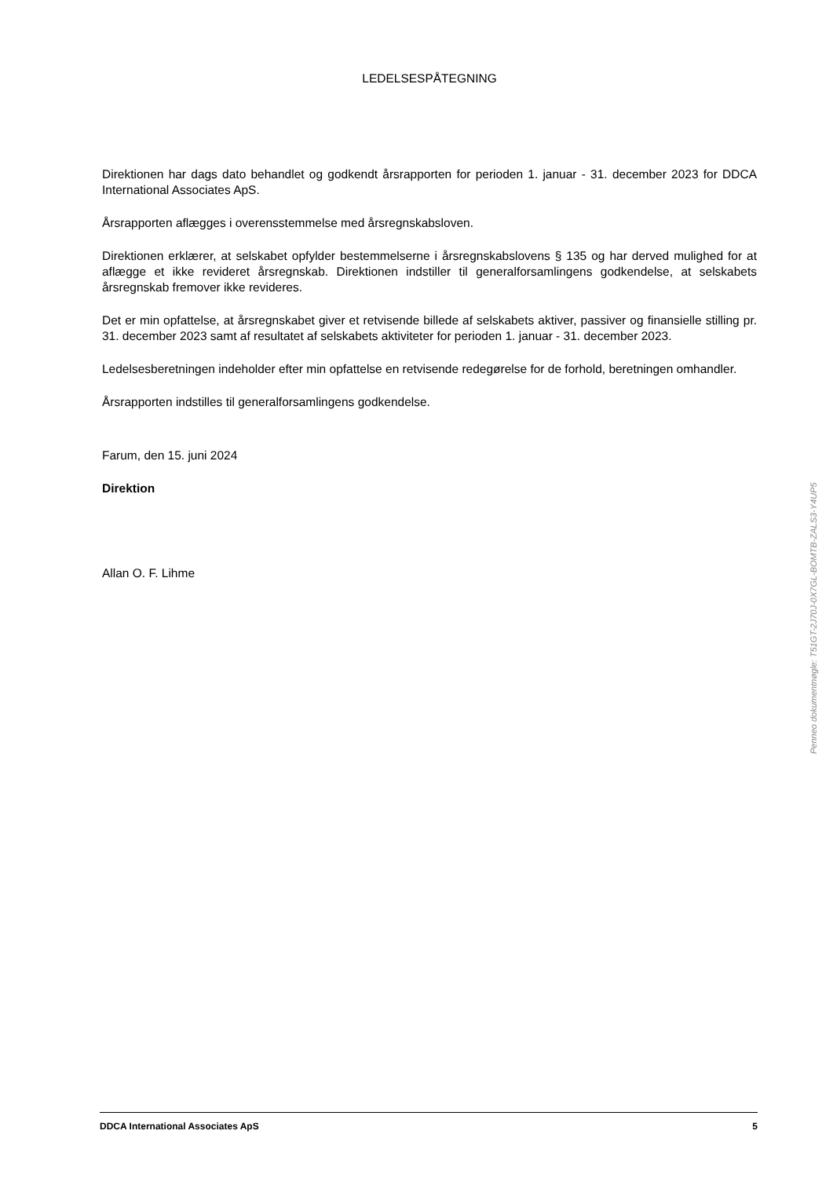LEDELSESPÅTEGNING
Direktionen har dags dato behandlet og godkendt årsrapporten for perioden 1. januar - 31. december 2023 for DDCA International Associates ApS.
Årsrapporten aflægges i overensstemmelse med årsregnskabsloven.
Direktionen erklærer, at selskabet opfylder bestemmelserne i årsregnskabslovens § 135 og har derved mulighed for at aflægge et ikke revideret årsregnskab. Direktionen indstiller til generalforsamlingens godkendelse, at selskabets årsregnskab fremover ikke revideres.
Det er min opfattelse, at årsregnskabet giver et retvisende billede af selskabets aktiver, passiver og finansielle stilling pr. 31. december 2023 samt af resultatet af selskabets aktiviteter for perioden 1. januar - 31. december 2023.
Ledelsesberetningen indeholder efter min opfattelse en retvisende redegørelse for de forhold, beretningen omhandler.
Årsrapporten indstilles til generalforsamlingens godkendelse.
Farum, den 15. juni 2024
Direktion
Allan O. F. Lihme
Penneo dokumentnøgle: T51GT-2J70J-0X7GL-BOMTB-ZALS3-Y4UP5
DDCA International Associates ApS 5